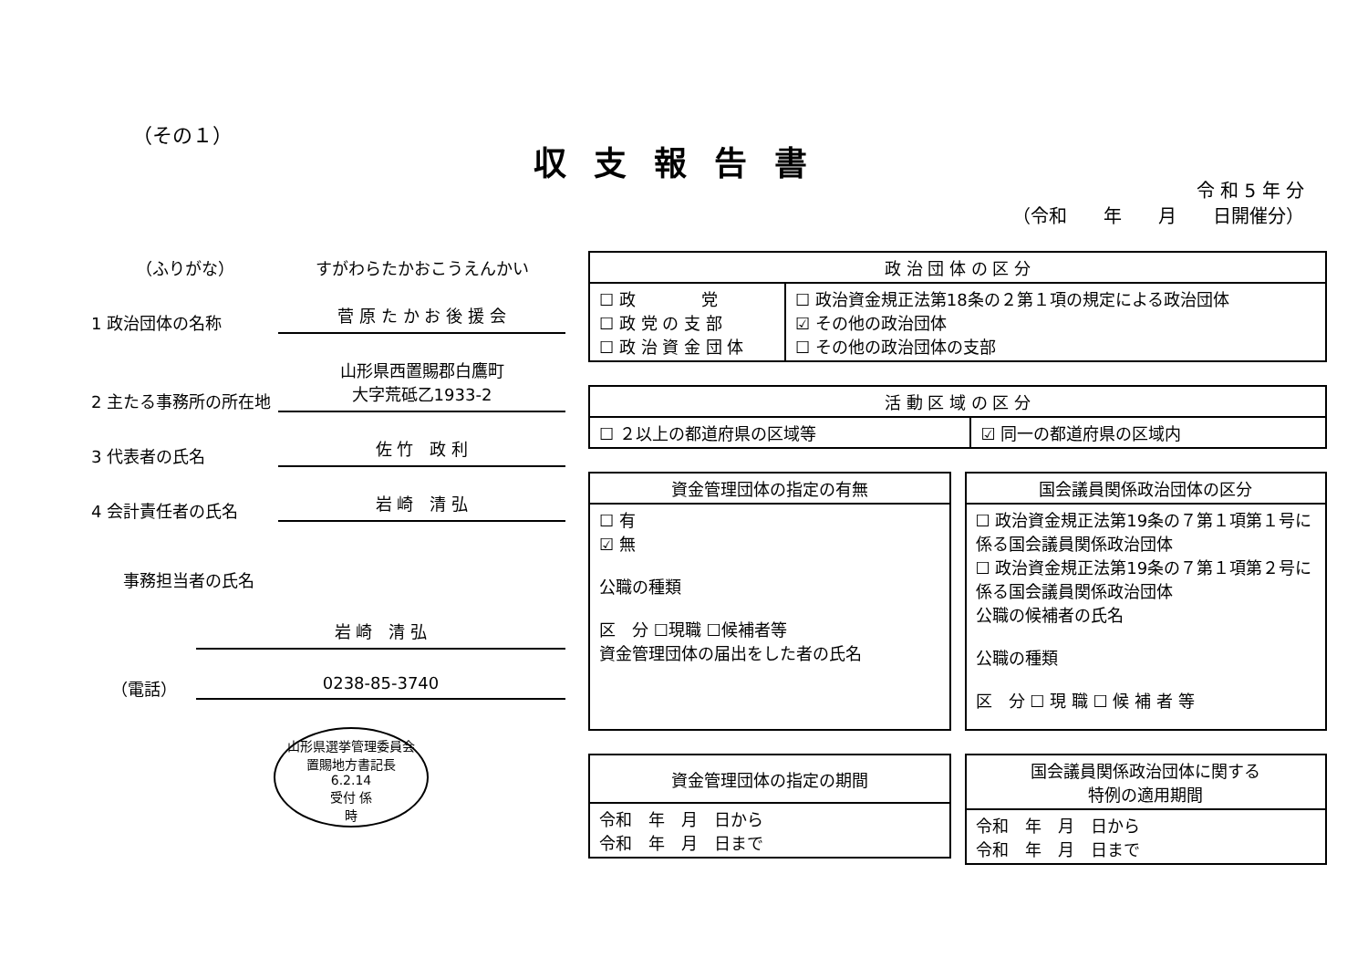（その１）
収支報告書
令 和 5 年 分
（令和　　年　　月　　日開催分）
（ふりがな） すがわらたかおこうえんかい
1 政治団体の名称 菅 原 た か お 後 援 会
2 主たる事務所の所在地 山形県西置賜郡白鷹町
大字荒砥乙1933-2
3 代表者の氏名 佐 竹　政 利
4 会計責任者の氏名 岩 崎　清 弘
事務担当者の氏名
岩 崎　清 弘
（電話） 0238-85-3740
山形県選挙管理委員会
置賜地方書記長
6.2.14
受付 係
時
| 政 治 団 体 の 区 分 | |
| --- | --- |
| ☐ 政 党 ☐ 政 党 の 支 部 ☐ 政 治 資 金 団 体 | ☐ 政治資金規正法第18条の２第１項の規定による政治団体 ☑ その他の政治団体 ☐ その他の政治団体の支部 |
| 活 動 区 域 の 区 分 | |
| --- | --- |
| ☐ ２以上の都道府県の区域等 | ☑ 同一の都道府県の区域内 |
| 資金管理団体の指定の有無 |
| --- |
| ☐ 有 ☑ 無 公職の種類 区 分 ☐現職 ☐候補者等 資金管理団体の届出をした者の氏名 |
| 国会議員関係政治団体の区分 |
| --- |
| ☐ 政治資金規正法第19条の７第１項第１号に係る国会議員関係政治団体 ☐ 政治資金規正法第19条の７第１項第２号に係る国会議員関係政治団体 公職の候補者の氏名 公職の種類 区 分 ☐ 現 職 ☐ 候 補 者 等 |
| 資金管理団体の指定の期間 |
| --- |
| 令和 年 月 日から 令和 年 月 日まで |
| 国会議員関係政治団体に関する 特例の適用期間 |
| --- |
| 令和 年 月 日から 令和 年 月 日まで |